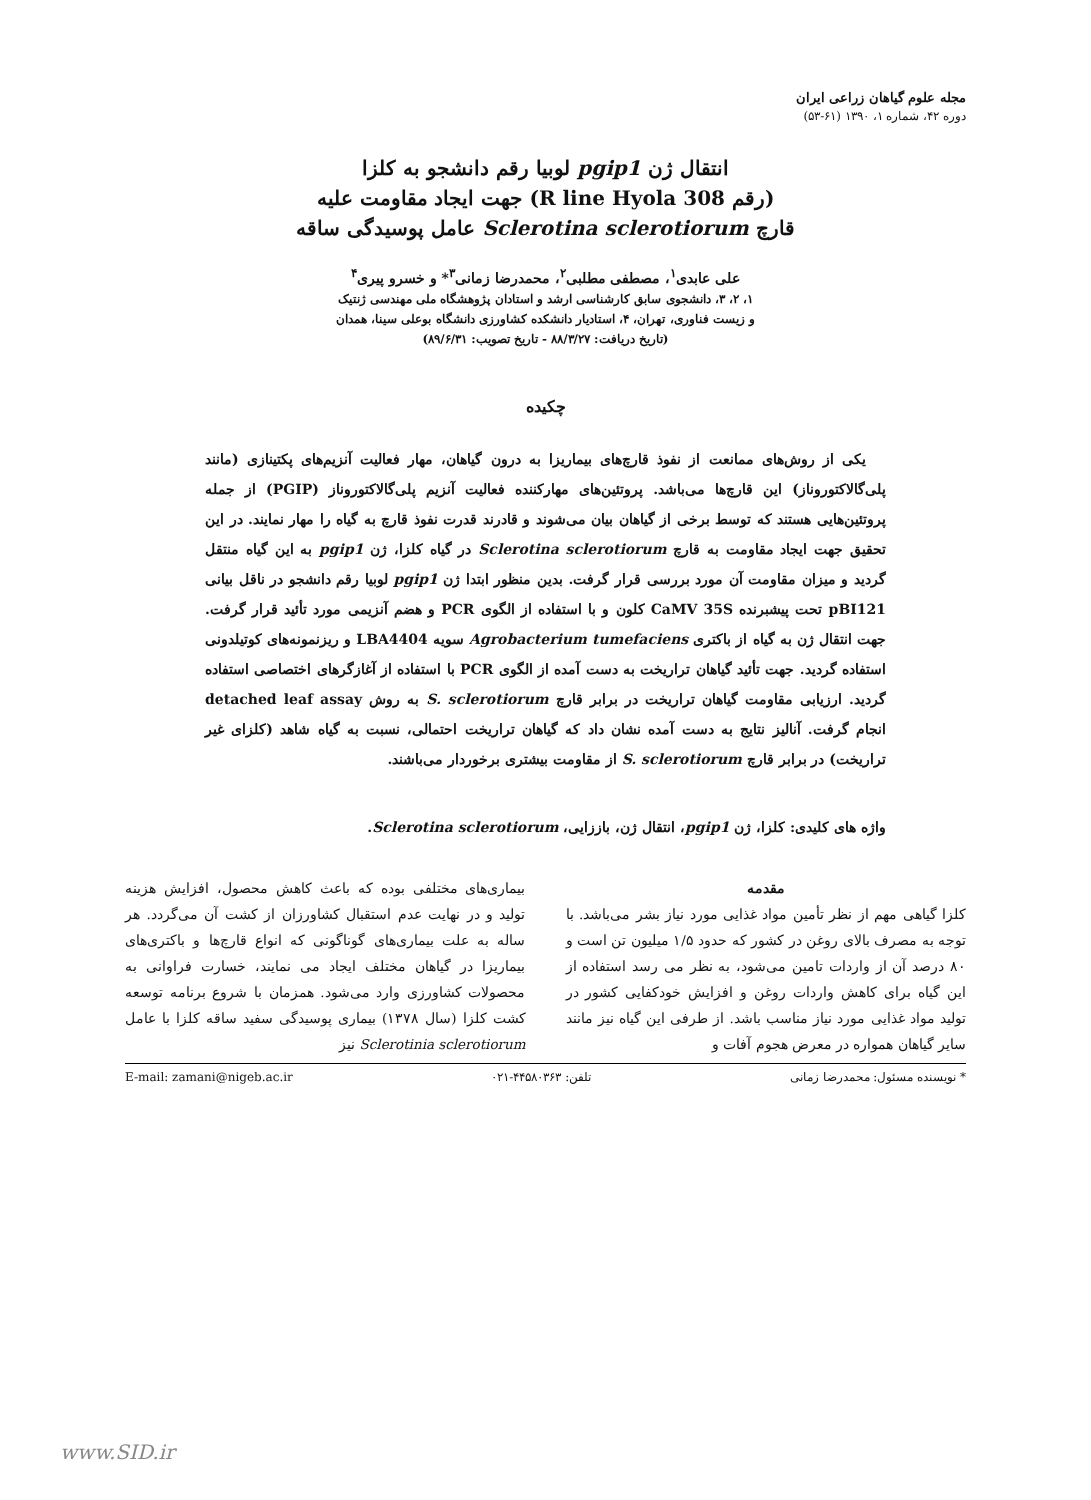مجله علوم گیاهان زراعی ایران
دوره ۴۲، شماره ۱، ۱۳۹۰ (۶۱-۵۳)
انتقال ژن pgip1 لوبیا رقم دانشجو به کلزا
(رقم R line Hyola 308) جهت ایجاد مقاومت علیه
قارچ Sclerotina sclerotiorum عامل پوسیدگی ساقه
علی عابدی<sup>۱</sup>، مصطفی مطلبی<sup>۲</sup>، محمدرضا زمانی<sup>۳</sup>* و خسرو پیری<sup>۴</sup>
۱، ۲، ۳، دانشجوی سابق کارشناسی ارشد و استادان پژوهشگاه ملی مهندسی ژنتیک
و زیست فناوری، تهران، ۴، استادیار دانشکده کشاورزی دانشگاه بوعلی سینا، همدان
(تاریخ دریافت: ۸۸/۳/۲۷ - تاریخ تصویب: ۸۹/۶/۳۱)
چکیده
یکی از روش‌های ممانعت از نفوذ قارچ‌های بیماریزا به درون گیاهان، مهار فعالیت آنزیم‌های پکتینازی (مانند پلی‌گالاکتوروناز) این قارچ‌ها می‌باشد. پروتئین‌های مهارکننده فعالیت آنزیم پلی‌گالاکتوروناز (PGIP) از جمله پروتئین‌هایی هستند که توسط برخی از گیاهان بیان می‌شوند و قادرند قدرت نفوذ قارچ به گیاه را مهار نمایند. در این تحقیق جهت ایجاد مقاومت به قارچ Sclerotina sclerotiorum در گیاه کلزا، ژن pgip1 به این گیاه منتقل گردید و میزان مقاومت آن مورد بررسی قرار گرفت. بدین منظور ابتدا ژن pgip1 لوبیا رقم دانشجو در ناقل بیانی pBI121 تحت پیشبرنده CaMV 35S کلون و با استفاده از الگوی PCR و هضم آنزیمی مورد تأئید قرار گرفت. جهت انتقال ژن به گیاه از باکتری Agrobacterium tumefaciens سویه LBA4404 و ریزنمونه‌های کوتیلدونی استفاده گردید. جهت تأئید گیاهان تراریخت به دست آمده از الگوی PCR با استفاده از آغازگرهای اختصاصی استفاده گردید. ارزیابی مقاومت گیاهان تراریخت در برابر قارچ S. sclerotiorum به روش detached leaf assay انجام گرفت. آنالیز نتایج به دست آمده نشان داد که گیاهان تراریخت احتمالی، نسبت به گیاه شاهد (کلزای غیر تراریخت) در برابر قارچ S. sclerotiorum از مقاومت بیشتری برخوردار می‌باشند.
واژه های کلیدی: کلزا، ژن pgip1، انتقال ژن، باززایی، Sclerotina sclerotiorum.
مقدمه
کلزا گیاهی مهم از نظر تأمین مواد غذایی مورد نیاز بشر می‌باشد. با توجه به مصرف بالای روغن در کشور که حدود ۱/۵ میلیون تن است و ۸۰ درصد آن از واردات تامین می‌شود، به نظر می رسد استفاده از این گیاه برای کاهش واردات روغن و افزایش خودکفایی کشور در تولید مواد غذایی مورد نیاز مناسب باشد. از طرفی این گیاه نیز مانند سایر گیاهان همواره در معرض هجوم آفات و
بیماری‌های مختلفی بوده که باعث کاهش محصول، افزایش هزینه تولید و در نهایت عدم استقبال کشاورزان از کشت آن می‌گردد. هر ساله به علت بیماری‌های گوناگونی که انواع قارچ‌ها و باکتری‌های بیماریزا در گیاهان مختلف ایجاد می نمایند، خسارت فراوانی به محصولات کشاورزی وارد می‌شود. همزمان با شروع برنامه توسعه کشت کلزا (سال ۱۳۷۸) بیماری پوسیدگی سفید ساقه کلزا با عامل Sclerotinia sclerotiorum نیز
* نویسنده مسئول: محمدرضا زمانی تلفن: ۴۴۵۸۰۳۶۳-۰۲۱ E-mail: zamani@nigeb.ac.ir
www.SID.ir